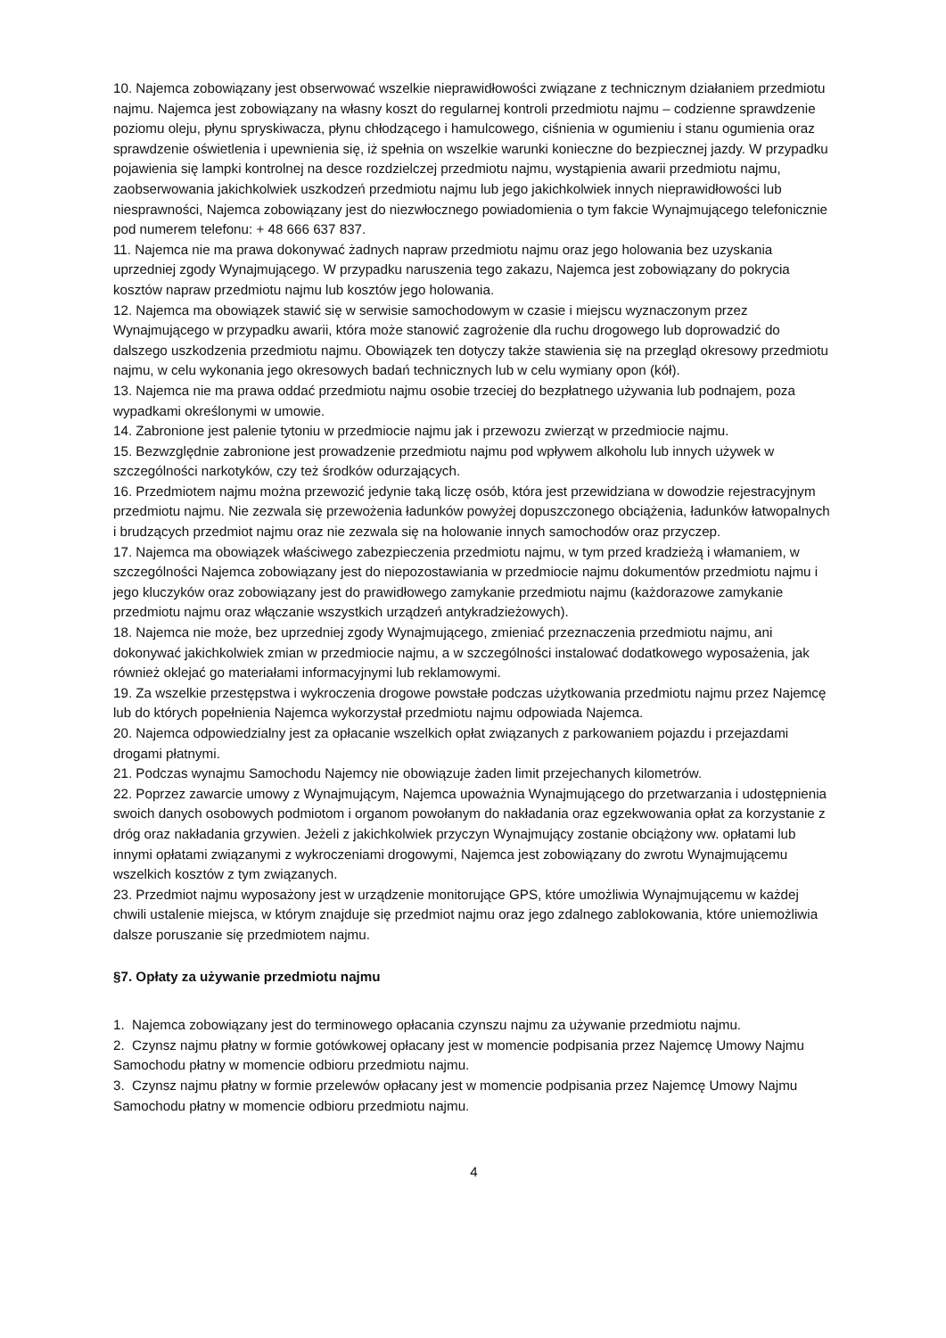10. Najemca zobowiązany jest obserwować wszelkie nieprawidłowości związane z technicznym działaniem przedmiotu najmu. Najemca jest zobowiązany na własny koszt do regularnej kontroli przedmiotu najmu – codzienne sprawdzenie poziomu oleju, płynu spryskiwacza, płynu chłodzącego i hamulcowego, ciśnienia w ogumieniu i stanu ogumienia oraz sprawdzenie oświetlenia i upewnienia się, iż spełnia on wszelkie warunki konieczne do bezpiecznej jazdy. W przypadku pojawienia się lampki kontrolnej na desce rozdzielczej przedmiotu najmu, wystąpienia awarii przedmiotu najmu, zaobserwowania jakichkolwiek uszkodzeń przedmiotu najmu lub jego jakichkolwiek innych nieprawidłowości lub niesprawności, Najemca zobowiązany jest do niezwłocznego powiadomienia o tym fakcie Wynajmującego telefonicznie pod numerem telefonu: + 48 666 637 837.
11. Najemca nie ma prawa dokonywać żadnych napraw przedmiotu najmu oraz jego holowania bez uzyskania uprzedniej zgody Wynajmującego. W przypadku naruszenia tego zakazu, Najemca jest zobowiązany do pokrycia kosztów napraw przedmiotu najmu lub kosztów jego holowania.
12. Najemca ma obowiązek stawić się w serwisie samochodowym w czasie i miejscu wyznaczonym przez Wynajmującego w przypadku awarii, która może stanowić zagrożenie dla ruchu drogowego lub doprowadzić do dalszego uszkodzenia przedmiotu najmu. Obowiązek ten dotyczy także stawienia się na przegląd okresowy przedmiotu najmu, w celu wykonania jego okresowych badań technicznych lub w celu wymiany opon (kół).
13. Najemca nie ma prawa oddać przedmiotu najmu osobie trzeciej do bezpłatnego używania lub podnajem, poza wypadkami określonymi w umowie.
14. Zabronione jest palenie tytoniu w przedmiocie najmu jak i przewozu zwierząt w przedmiocie najmu.
15. Bezwzględnie zabronione jest prowadzenie przedmiotu najmu pod wpływem alkoholu lub innych używek w szczególności narkotyków, czy też środków odurzających.
16. Przedmiotem najmu można przewozić jedynie taką liczę osób, która jest przewidziana w dowodzie rejestracyjnym przedmiotu najmu. Nie zezwala się przewożenia ładunków powyżej dopuszczonego obciążenia, ładunków łatwopalnych i brudzących przedmiot najmu oraz nie zezwala się na holowanie innych samochodów oraz przyczep.
17. Najemca ma obowiązek właściwego zabezpieczenia przedmiotu najmu, w tym przed kradzieżą i włamaniem, w szczególności Najemca zobowiązany jest do niepozostawiania w przedmiocie najmu dokumentów przedmiotu najmu i jego kluczyków oraz zobowiązany jest do prawidłowego zamykanie przedmiotu najmu (każdorazowe zamykanie przedmiotu najmu oraz włączanie wszystkich urządzeń antykradzieżowych).
18. Najemca nie może, bez uprzedniej zgody Wynajmującego, zmieniać przeznaczenia przedmiotu najmu, ani dokonywać jakichkolwiek zmian w przedmiocie najmu, a w szczególności instalować dodatkowego wyposażenia, jak również oklejać go materiałami informacyjnymi lub reklamowymi.
19. Za wszelkie przestępstwa i wykroczenia drogowe powstałe podczas użytkowania przedmiotu najmu przez Najemcę lub do których popełnienia Najemca wykorzystał przedmiotu najmu odpowiada Najemca.
20. Najemca odpowiedzialny jest za opłacanie wszelkich opłat związanych z parkowaniem pojazdu i przejazdami drogami płatnymi.
21. Podczas wynajmu Samochodu Najemcy nie obowiązuje żaden limit przejechanych kilometrów.
22. Poprzez zawarcie umowy z Wynajmującym, Najemca upoważnia Wynajmującego do przetwarzania i udostępnienia swoich danych osobowych podmiotom i organom powołanym do nakładania oraz egzekwowania opłat za korzystanie z dróg oraz nakładania grzywien. Jeżeli z jakichkolwiek przyczyn Wynajmujący zostanie obciążony ww. opłatami lub innymi opłatami związanymi z wykroczeniami drogowymi, Najemca jest zobowiązany do zwrotu Wynajmującemu wszelkich kosztów z tym związanych.
23. Przedmiot najmu wyposażony jest w urządzenie monitorujące GPS, które umożliwia Wynajmującemu w każdej chwili ustalenie miejsca, w którym znajduje się przedmiot najmu oraz jego zdalnego zablokowania, które uniemożliwia dalsze poruszanie się przedmiotem najmu.
§7. Opłaty za używanie przedmiotu najmu
1. Najemca zobowiązany jest do terminowego opłacania czynszu najmu za używanie przedmiotu najmu.
2. Czynsz najmu płatny w formie gotówkowej opłacany jest w momencie podpisania przez Najemcę Umowy Najmu Samochodu płatny w momencie odbioru przedmiotu najmu.
3. Czynsz najmu płatny w formie przelewów opłacany jest w momencie podpisania przez Najemcę Umowy Najmu Samochodu płatny w momencie odbioru przedmiotu najmu.
4